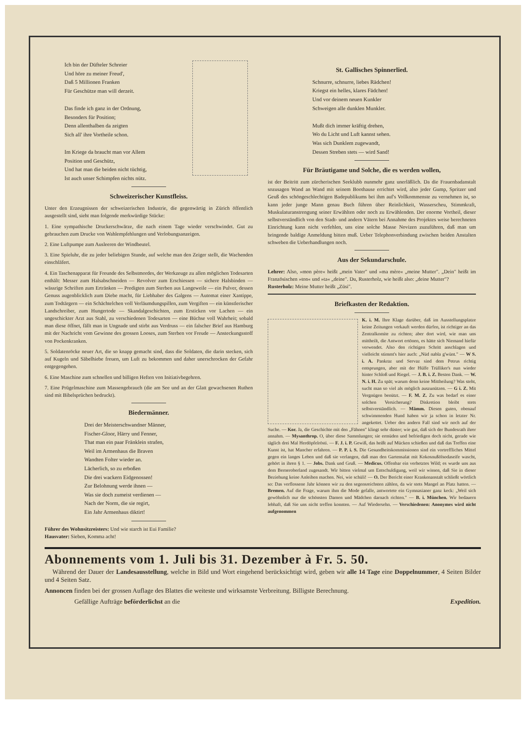Ich bin der Düfteler Schreier
Und höre zu meiner Freud',
Daß 5 Millionen Franken
Für Geschütze man will derzeit.
Das finde ich ganz in der Ordnung,
Besonders für Position;
Denn allenthalben da zeigten
Sich all' ihre Vortheile schon.
Im Kriege da braucht man vor Allem
Position und Geschütz,
Und hat man die beiden nicht tüchtig,
Ist auch unser Schimpfen nichts nütz.
Schweizerischer Kunstfleiss.
Unter den Erzeugnissen der schweizerischen Industrie, die gegenwärtig in Zürich öffentlich ausgestellt sind, sieht man folgende merkwürdige Stücke:
1. Eine sympathische Druckerschwärze, die nach einem Tage wieder verschwindet. Gut zu gebrauchen zum Drucke von Wahlempfehlungen und Verlobungsanzeigen.
2. Eine Luftpumpe zum Ausleeren der Windbeutel.
3. Eine Spieluhr, die zu jeder beliebigen Stunde, auf welche man den Zeiger stellt, die Wachenden einschläfert.
4. Ein Taschenapparat für Freunde des Selbstmordes, der Werkzeuge zu allen möglichen Todesarten enthält: Messer zum Halsabschneiden — Revolver zum Erschiessen — sichere Halsbinden — wässrige Schriften zum Ertränken — Predigten zum Sterben aus Langeweile — ein Pulver, dessen Genuss augenblicklich zum Diebe macht, für Liebhaber des Galgens — Automat einer Xantippe, zum Todtärgern — ein Schächtelchen voll Verläumdungspillen, zum Vergiften — ein künstlerischer Landschreiber, zum Hungertode — Skandalgeschichten, zum Ersticken vor Lachen — ein ungeschickter Arzt aus Stahl, zu verschiedenen Todesarten — eine Büchse voll Wahrheit; sobald man diese öffnet, fällt man in Ungnade und stirbt aus Verdruss — ein falscher Brief aus Hamburg mit der Nachricht vom Gewinne des grossen Looses, zum Sterben vor Freude — Ansteckungsstoff von Pockenkranken.
5. Soldatenröcke neuer Art, die so knapp gemacht sind, dass die Soldaten, die darin stecken, sich auf Kugeln und Säbelhiebe freuen, um Luft zu bekommen und daher unerschrocken der Gefahr entgegengehen.
6. Eine Maschine zum schnellen und billigen Heften von Initiativbegehren.
7. Eine Prügelmaschine zum Massengebrauch (die am See und an der Glatt gewachsenen Ruthen sind mit Bibelsprüchen bedruckt).
Biedermänner.
Drei der Meisterschwandner Männer,
Fischer-Gloor, Härry und Fenner,
That man ein paar Fränklein strafen,
Weil im Armenhaus die Braven
Wandten Folter wieder an.
Lächerlich, so zu erboßen
Die drei wackern Eidgenossen!
Zur Belohnung werde ihnen —
Was sie doch zumeist verdienen —
Nach der Norm, die sie regirt,
Ein Jahr Armenhaus diktirt!
Führer des Wohnsitzreisters: Und wie starch ist Eui Familie?
Hausvater: Sieben, Komma acht!
St. Gallisches Spinnerlied.
Schnurre, schnurre, liebes Rädchen!
Kriegst ein helles, klares Fädchen!
Und vor deinem neuen Kunkler
Schweigen alle dunklen Munkler.
Mußt dich immer kräftig drehen,
Wo du Licht und Luft kannst sehen.
Was sich Dunklem zugewandt,
Dessen Streben stets — wird Sand!
Für Bräutigame und Solche, die es werden wollen,
ist der Beitritt zum zürcherischen Seeklubb nunmehr ganz unerläßlich. Da die Frauenbadanstalt sozusagen Wand an Wand mit seinem Boothause errichtet wird, also jeder Gump, Spritzer und Geuß des schöngeschlechtigen Badepublikums bei ihm auf's Vollkommenste zu vernehmen ist, so kann jeder junge Mann genau Buch führen über Reinlichkeit, Wasserscheu, Stimmkraft, Muskulaturanstrengung seiner Erwählten oder noch zu Erwählenden. Der enorme Vortheil, dieser selbstverständlich von den Stadt- und andern Vätern bei Annahme des Projektes weise berechneten Einrichtung kann nicht verfehlen, uns eine solche Masse Novizen zuzuführen, daß man um bringende baldige Anmeldung bitten muß. Ueber Telephonverbindung zwischen beiden Anstalten schweben die Ueberhandlungen noch.
Aus der Sekundarschule.
Lehrer: Also, »mon père« heißt „mein Vater" und »ma mère« „meine Mutter". „Dein" heißt im Französischen »ton« und »ta« „deine". Du, Rusterholz, wie heißt also: „deine Mutter"?
Rusterholz: Meine Mutter heißt „Züsi".
Briefkasten der Redaktion.
K. i. M. Ihre Klage darüber, daß im Ausstellungsplatze keine Zeitungen verkauft werden dürfen, ist richtiger an das Zentralkomite zu richten; aber dort wird, wie man uns mittheilt, die Antwort ertönen, es hätte sich Niemand hiefür verwendet. Also den richtigen Schritt anschlagen und vielleicht stimmt's hier auch: „Nüd nabla g'wünt." — W S. i. A. Pankraz und Servaz sind dem Petrus richtig entsprungen, aber mit der Hülfe Trülliker's nun wieder hinter Schloß und Riegel. — J. B. i. Z. Besten Dank. — W. N. i. H. Zu spät; warum denn keine Mittheilung? Was steht, sucht man so viel als möglich auszunützen. — G i. Z. Mit Vergnügen benützt. — F. M. Z. Zu was bedarf es einer solchen Versicherung? Diskretion bleibt stets selbstverständlich. — Mämm. Diesen guten, obenauf schwimmenden Hund haben wir ja schon in letzter Nr. angekettet. Ueber den andern Fall sind wir noch auf der Suche. — Kor. Ja, die Geschichte mit den „Fähnen" klingt sehr düster; wie gut, daß sich der Bundesrath ihrer annahm. — Mysanthrop. O, über diese Sammlungen; sie ermüden und befriedigen doch nicht, gerade wie täglich drei Mal Herdöpfelrösti. — F. J. i. P. Gewiß, das heißt auf Mücken schießen und daß das Treffen eine Kunst ist, hat Mancher erfahren. — P. P. i. S. Die Gesundheitskommissionen sind ein vortreffliches Mittel gegen ein langes Leben und daß sie verlangen, daß man den Gartensalat mit Kokosnußölsodaseife wascht, gehört in ihren § 1. — Jobs. Dank und Gruß. — Medicus. Offenbar ein verhetztes Wild; es wurde uns aus dem Berneroberland zugesandt. Wir bitten vielmal um Entschuldigung, weil wir wissen, daß Sie in dieser Beziehung keine Anleihen machen. Nei, wie schüli! — O. Der Bericht einer Krankenanstalt schließt wörtlich so: Das verflossene Jahr können wir zu den segensreichsten zählen, da wir stets Mangel an Platz hatten. — Bremen. Auf die Frage, warum ihm die Mode gefalle, antwortete ein Gymnasianer ganz keck: „Weil sich gewöhnlich nur die schönsten Damen und Mädchen darnach richten." — B. i. München. Wir bedauern lebhaft, daß Sie uns nicht treffen konnten. — Auf Wiedersehn. — Verschiedenen: Anonymes wird nicht aufgenommen
Abonnements vom 1. Juli bis 31. Dezember à Fr. 5. 50.
Während der Dauer der Landesausstellung, welche in Bild und Wort eingehend berücksichtigt wird, geben wir alle 14 Tage eine Doppelnummer, 4 Seiten Bilder und 4 Seiten Satz.
Annoncen finden bei der grossen Auflage des Blattes die weiteste und wirksamste Verbreitung. Billigste Berechnung.
Gefällige Aufträge beförderlichst an die Expedition.